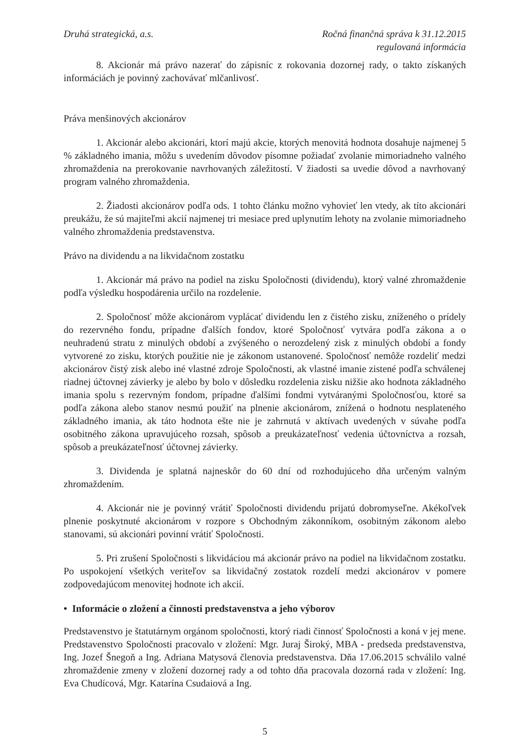Druhá strategická, a.s. Ročná finančná správa k 31.12.2015
regulovaná informácia
8. Akcionár má právo nazerať do zápisníc z rokovania dozornej rady, o takto získaných informáciách je povinný zachovávať mlčanlivosť.
Práva menšinových akcionárov
1. Akcionár alebo akcionári, ktorí majú akcie, ktorých menovitá hodnota dosahuje najmenej 5 % základného imania, môžu s uvedením dôvodov písomne požiadať zvolanie mimoriadneho valného zhromaždenia na prerokovanie navrhovaných záležitostí. V žiadosti sa uvedie dôvod a navrhovaný program valného zhromaždenia.
2. Žiadosti akcionárov podľa ods. 1 tohto článku možno vyhovieť len vtedy, ak títo akcionári preukážu, že sú majiteľmi akcií najmenej tri mesiace pred uplynutím lehoty na zvolanie mimoriadneho valného zhromaždenia predstavenstva.
Právo na dividendu a na likvidačnom zostatku
1. Akcionár má právo na podiel na zisku Spoločnosti (dividendu), ktorý valné zhromaždenie podľa výsledku hospodárenia určilo na rozdelenie.
2. Spoločnosť môže akcionárom vyplácať dividendu len z čistého zisku, zníženého o prídely do rezervného fondu, prípadne ďalších fondov, ktoré Spoločnosť vytvára podľa zákona a o neuhradenú stratu z minulých období a zvýšeného o nerozdelený zisk z minulých období a fondy vytvorené zo zisku, ktorých použitie nie je zákonom ustanovené. Spoločnosť nemôže rozdeliť medzi akcionárov čistý zisk alebo iné vlastné zdroje Spoločnosti, ak vlastné imanie zistené podľa schválenej riadnej účtovnej závierky je alebo by bolo v dôsledku rozdelenia zisku nižšie ako hodnota základného imania spolu s rezervným fondom, prípadne ďalšími fondmi vytváranými Spoločnosťou, ktoré sa podľa zákona alebo stanov nesmú použiť na plnenie akcionárom, znížená o hodnotu nesplateného základného imania, ak táto hodnota ešte nie je zahrnutá v aktívach uvedených v súvahe podľa osobitného zákona upravujúceho rozsah, spôsob a preukázateľnosť vedenia účtovníctva a rozsah, spôsob a preukázateľnosť účtovnej závierky.
3. Dividenda je splatná najneskôr do 60 dní od rozhodujúceho dňa určeným valným zhromaždením.
4. Akcionár nie je povinný vrátiť Spoločnosti dividendu prijatú dobromyseľne. Akékoľvek plnenie poskytnuté akcionárom v rozpore s Obchodným zákonníkom, osobitným zákonom alebo stanovami, sú akcionári povinní vrátiť Spoločnosti.
5. Pri zrušení Spoločnosti s likvidáciou má akcionár právo na podiel na likvidačnom zostatku. Po uspokojení všetkých veriteľov sa likvidačný zostatok rozdelí medzi akcionárov v pomere zodpovedajúcom menovitej hodnote ich akcií.
• Informácie o zložení a činnosti predstavenstva a jeho výborov
Predstavenstvo je štatutárnym orgánom spoločnosti, ktorý riadi činnosť Spoločnosti a koná v jej mene. Predstavenstvo Spoločnosti pracovalo v zložení: Mgr. Juraj Široký, MBA - predseda predstavenstva, Ing. Jozef Šnegoň a Ing. Adriana Matysová členovia predstavenstva. Dňa 17.06.2015 schválilo valné zhromaždenie zmeny v zložení dozornej rady a od tohto dňa pracovala dozorná rada v zložení: Ing. Eva Chudícová, Mgr. Katarína Csudaiová a Ing.
5